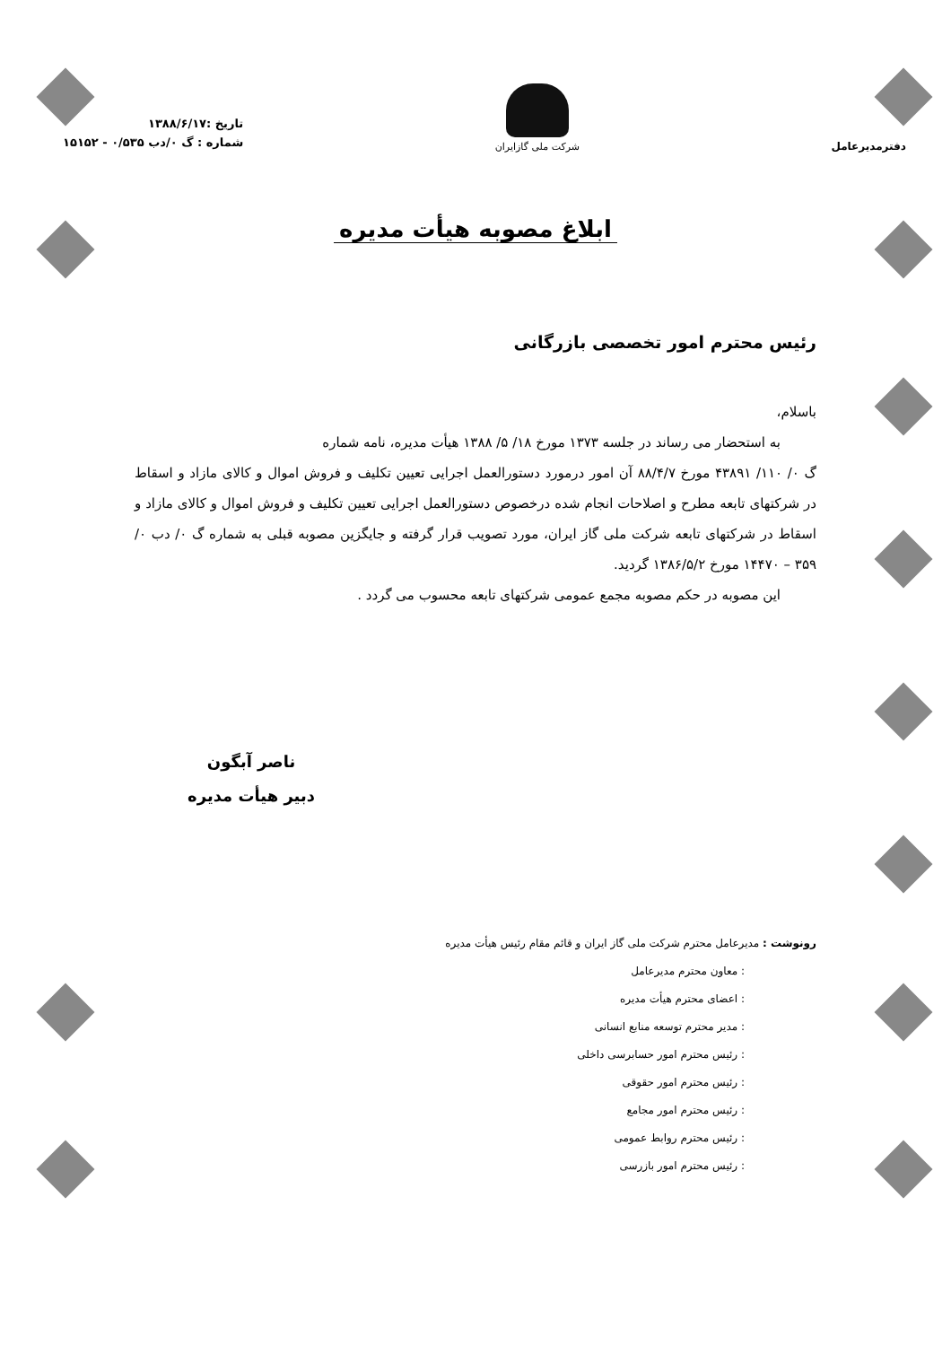دفترمدیرعامل
شرکت ملی گازایران
تاریخ :۱۳۸۸/۶/۱۷
شماره : گ ۰/دب ۰/۵۳۵ - ۱۵۱۵۲
ابلاغ مصوبه هیأت مدیره
رئیس محترم امور تخصصی بازرگانی
باسلام،
به استحضار می رساند در جلسه ۱۳۷۳ مورخ ۱۸/ ۵/ ۱۳۸۸ هیأت مدیره، نامه شماره
گ ۰/ ۱۱۰/ ۴۳۸۹۱ مورخ ۸۸/۴/۷ آن امور درمورد دستورالعمل اجرایی تعیین تکلیف و فروش اموال و کالای مازاد و اسقاط در شرکتهای تابعه مطرح و اصلاحات انجام شده درخصوص دستورالعمل اجرایی تعیین تکلیف و فروش اموال و کالای مازاد و اسقاط در شرکتهای تابعه شرکت ملی گاز ایران، مورد تصویب قرار گرفته و جایگزین مصوبه قبلی به شماره گ ۰/ دب ۰/ ۳۵۹ – ۱۴۴۷۰ مورخ ۱۳۸۶/۵/۲ گردید.
این مصوبه در حکم مصوبه مجمع عمومی شرکتهای تابعه محسوب می گردد .
ناصر آبگون
دبیر هیأت مدیره
رونوشت : مدیرعامل محترم شرکت ملی گاز ایران و قائم مقام رئیس هیأت مدیره
: معاون محترم مدیرعامل
: اعضای محترم هیأت مدیره
: مدیر محترم توسعه منابع انسانی
: رئیس محترم امور حسابرسی داخلی
: رئیس محترم امور حقوقی
: رئیس محترم امور مجامع
: رئیس محترم روابط عمومی
: رئیس محترم امور بازرسی